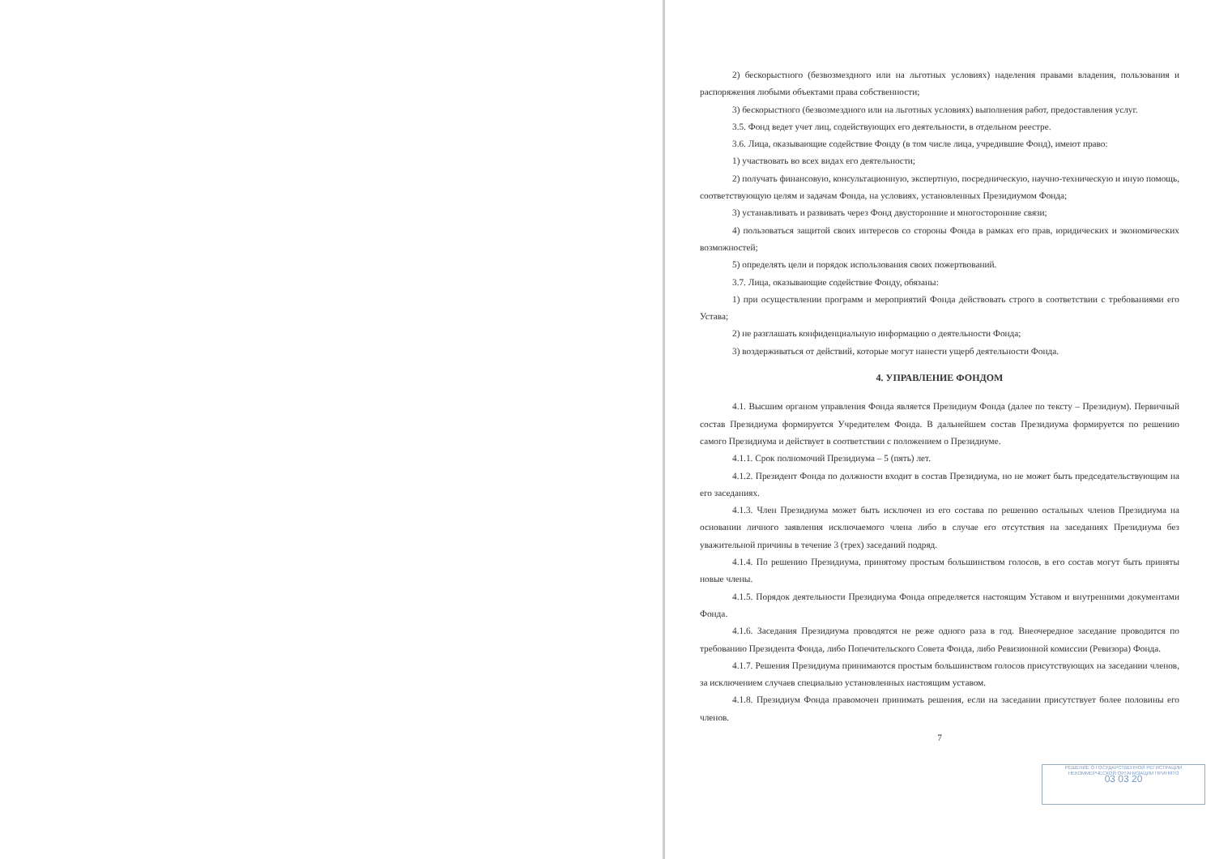2) бескорыстного (безвозмездного или на льготных условиях) наделения правами владения, пользования и распоряжения любыми объектами права собственности;
3) бескорыстного (безвозмездного или на льготных условиях) выполнения работ, предоставления услуг.
3.5. Фонд ведет учет лиц, содействующих его деятельности, в отдельном реестре.
3.6. Лица, оказывающие содействие Фонду (в том числе лица, учредившие Фонд), имеют право:
1) участвовать во всех видах его деятельности;
2) получать финансовую, консультационную, экспертную, посредническую, научно-техническую и иную помощь, соответствующую целям и задачам Фонда, на условиях, установленных Президиумом Фонда;
3) устанавливать и развивать через Фонд двусторонние и многосторонние связи;
4) пользоваться защитой своих интересов со стороны Фонда в рамках его прав, юридических и экономических возможностей;
5) определять цели и порядок использования своих пожертвований.
3.7. Лица, оказывающие содействие Фонду, обязаны:
1) при осуществлении программ и мероприятий Фонда действовать строго в соответствии с требованиями его Устава;
2) не разглашать конфиденциальную информацию о деятельности Фонда;
3) воздерживаться от действий, которые могут нанести ущерб деятельности Фонда.
4. УПРАВЛЕНИЕ ФОНДОМ
4.1. Высшим органом управления Фонда является Президиум Фонда (далее по тексту – Президиум). Первичный состав Президиума формируется Учредителем Фонда. В дальнейшем состав Президиума формируется по решению самого Президиума и действует в соответствии с положением о Президиуме.
4.1.1. Срок полномочий Президиума – 5 (пять) лет.
4.1.2. Президент Фонда по должности входит в состав Президиума, но не может быть председательствующим на его заседаниях.
4.1.3. Член Президиума может быть исключен из его состава по решению остальных членов Президиума на основании личного заявления исключаемого члена либо в случае его отсутствия на заседаниях Президиума без уважительной причины в течение 3 (трех) заседаний подряд.
4.1.4. По решению Президиума, принятому простым большинством голосов, в его состав могут быть приняты новые члены.
4.1.5. Порядок деятельности Президиума Фонда определяется настоящим Уставом и внутренними документами Фонда.
4.1.6. Заседания Президиума проводятся не реже одного раза в год. Внеочередное заседание проводится по требованию Президента Фонда, либо Попечительского Совета Фонда, либо Ревизионной комиссии (Ревизора) Фонда.
4.1.7. Решения Президиума принимаются простым большинством голосов присутствующих на заседании членов, за исключением случаев специально установленных настоящим уставом.
4.1.8. Президиум Фонда правомочен принимать решения, если на заседании присутствует более половины его членов.
7
РЕШЕНИЕ О ГОСУДАРСТВЕННОЙ РЕГИСТРАЦИИ НЕКОММЕРЧЕСКОЙ ОРГАНИЗАЦИИ ПРИНЯТО
03 03 20